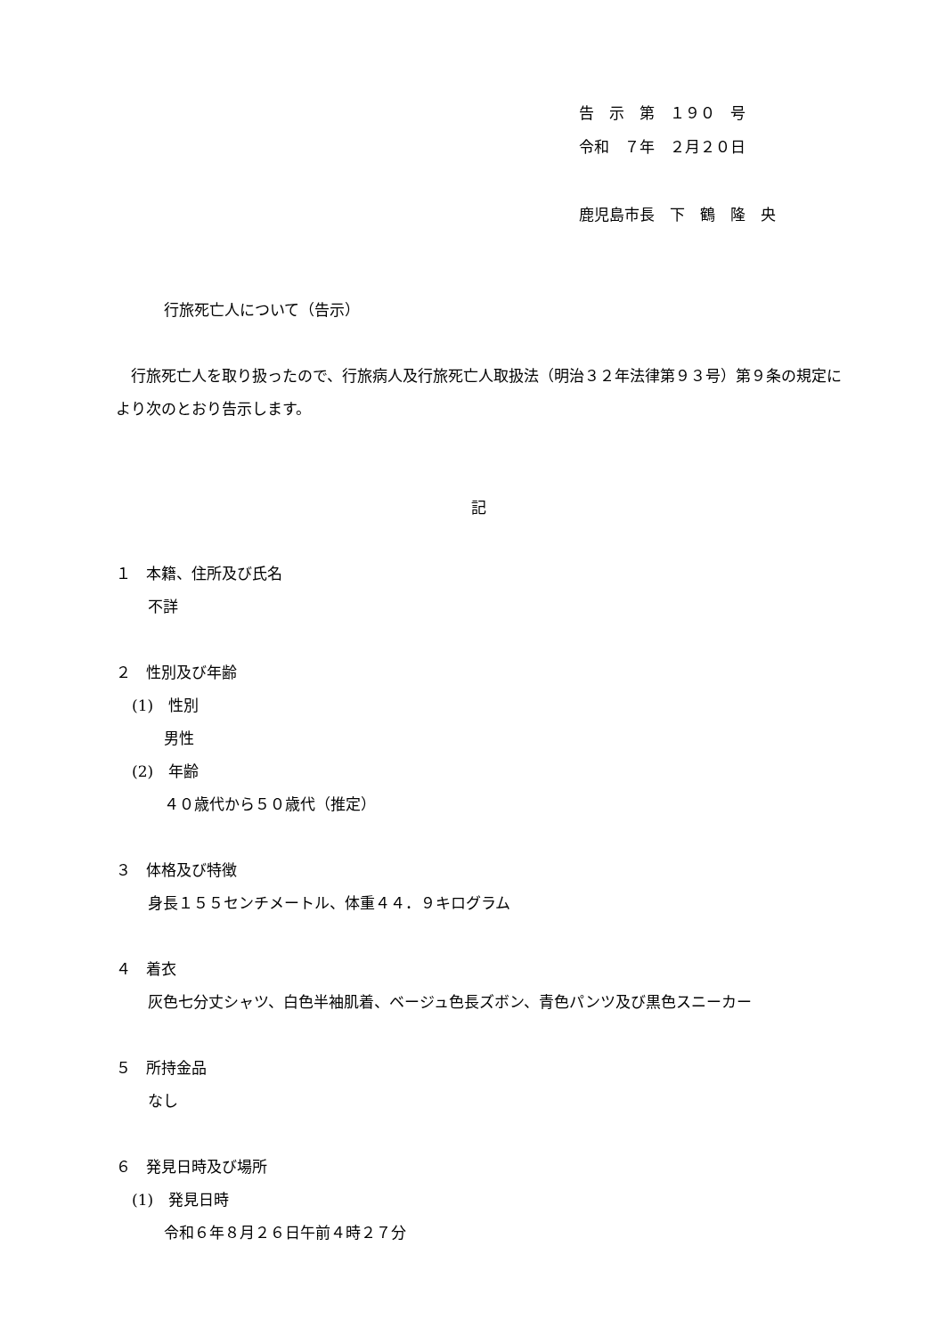告　示　第　１９０　号
令和　７年　２月２０日
鹿児島市長　下　鶴　隆　央
行旅死亡人について（告示）
行旅死亡人を取り扱ったので、行旅病人及行旅死亡人取扱法（明治３２年法律第９３号）第９条の規定により次のとおり告示します。
記
１　本籍、住所及び氏名
不詳
２　性別及び年齢
(1)　性別
男性
(2)　年齢
４０歳代から５０歳代（推定）
３　体格及び特徴
身長１５５センチメートル、体重４４．９キログラム
４　着衣
灰色七分丈シャツ、白色半袖肌着、ベージュ色長ズボン、青色パンツ及び黒色スニーカー
５　所持金品
なし
６　発見日時及び場所
(1)　発見日時
令和６年８月２６日午前４時２７分